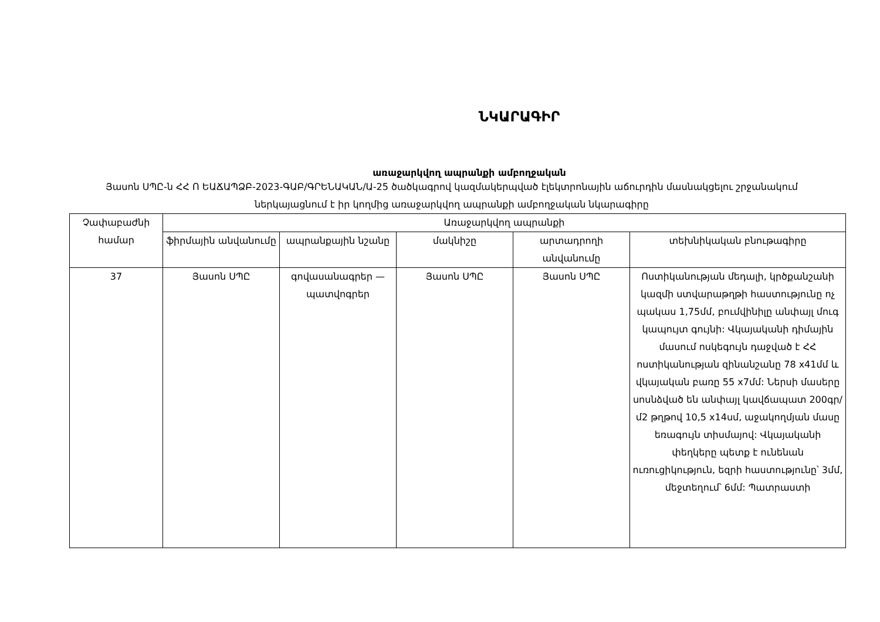ՆԿԱՐԱԳԻՐ
առաջարկվող ապրանքի ամբողջական
Յասոն ՍՊԸ-ն ՀՀ Ո ԵԱՃԱՊՁԲ-2023-ԳԱԲ/ԳՐԵՆԱԿԱՆ/Ա-25 ծածկագրով կազմակերպված էլեկտրոնային աճուրդին մասնակցելու շրջանակում ներկայացնում է իր կողմից առաջարկվող ապրանքի ամբողջական նկարագիրը
| Չափաբաժնի համար | Առաջարկվող ապրանքի | | | | |
| --- | --- | --- | --- | --- | --- |
| | ֆիրմային անվանումը | ապրանքային նշանը | մակնիշը | արտադրողի անվանումը | տեխնիկական բնութագիրը |
| 37 | Յասոն ՍՊԸ | գովասանագրեր — պատվոգրեր | Յասոն ՍՊԸ | Յասոն ՍՊԸ | Ոստիկանության մեդալի, կրծքանշանի կազմի ստվարաթղթի հաստությունը ոչ պակաս 1,75մմ, բումվինիլը անփայլ մուգ կապույտ գույնի: Վկայականի դիմային մասում ոսկեգույն դաջված է ՀՀ ոստիկանության զինանշանը 78 x41մմ և վկայական բառը 55 x7մմ: Ներսի մասերը սոսնձված են անփայլ կավճապատ 200գր/մ2 թղթով 10,5 x14սմ, աջակողմյան մասը եռագույն տիսմայով: Վկայականի փեղկերը պետք է ունենան ուռուցիկություն, եզրի հաստությունը՝ 3մմ, մեջտեղում՝ 6մմ: Պատրաստի |